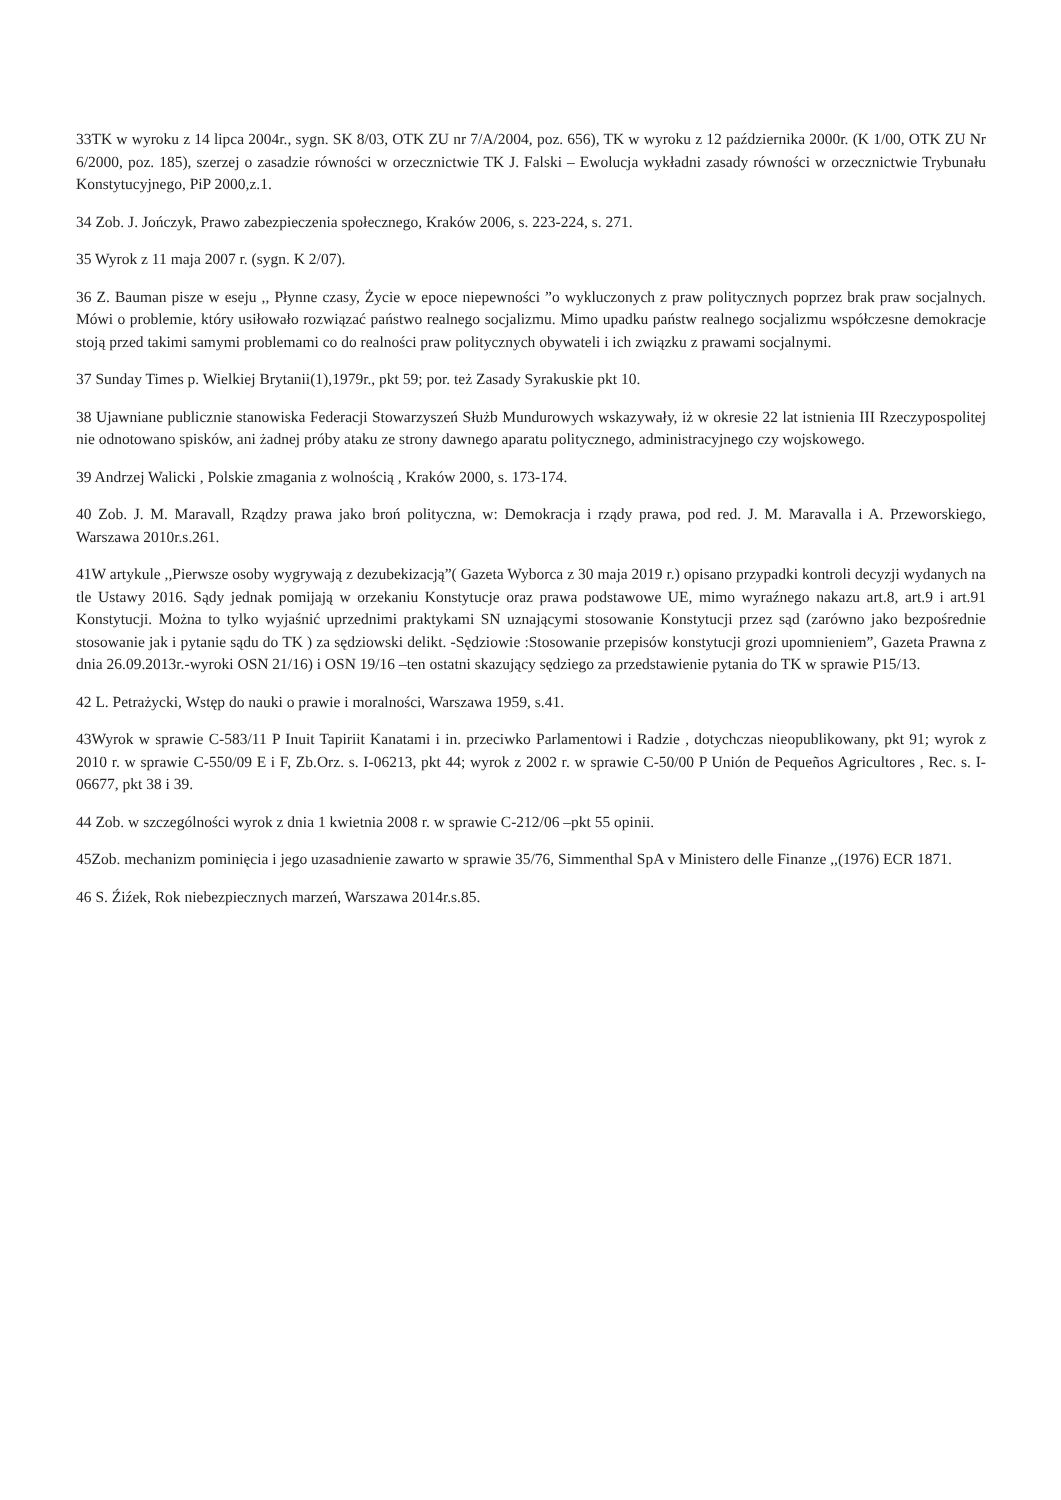33TK w wyroku z 14 lipca 2004r., sygn. SK 8/03, OTK ZU nr 7/A/2004, poz. 656), TK w wyroku z 12 października 2000r. (K 1/00, OTK ZU Nr 6/2000, poz. 185), szerzej o zasadzie równości w orzecznictwie TK J. Falski – Ewolucja wykładni zasady równości w orzecznictwie Trybunału Konstytucyjnego, PiP 2000,z.1.
34 Zob. J. Jończyk, Prawo zabezpieczenia społecznego, Kraków 2006, s. 223-224, s. 271.
35 Wyrok z 11 maja 2007 r. (sygn. K 2/07).
36 Z. Bauman pisze w eseju ,, Płynne czasy, Życie w epoce niepewności ”o wykluczonych z praw politycznych poprzez brak praw socjalnych. Mówi o problemie, który usiłowało rozwiązać państwo realnego socjalizmu. Mimo upadku państw realnego socjalizmu współczesne demokracje stoją przed takimi samymi problemami co do realności praw politycznych obywateli i ich związku z prawami socjalnymi.
37 Sunday Times p. Wielkiej Brytanii(1),1979r., pkt 59; por. też Zasady Syrakuskie pkt 10.
38 Ujawniane publicznie stanowiska Federacji Stowarzyszeń Służb Mundurowych wskazywały, iż w okresie 22 lat istnienia III Rzeczypospolitej nie odnotowano spisków, ani żadnej próby ataku ze strony dawnego aparatu politycznego, administracyjnego czy wojskowego.
39 Andrzej Walicki , Polskie zmagania z wolnością , Kraków 2000, s. 173-174.
40 Zob. J. M. Maravall, Rządzy prawa jako broń polityczna, w: Demokracja i rządy prawa, pod red. J. M. Maravalla i A. Przeworskiego, Warszawa 2010r.s.261.
41W artykule ,,Pierwsze osoby wygrywają z dezubekizacją”( Gazeta Wyborca z 30 maja 2019 r.) opisano przypadki kontroli decyzji wydanych na tle Ustawy 2016. Sądy jednak pomijają w orzekaniu Konstytucje oraz prawa podstawowe UE, mimo wyraźnego nakazu art.8, art.9 i art.91 Konstytucji. Można to tylko wyjaśnić uprzednimi praktykami SN uznającymi stosowanie Konstytucji przez sąd (zarówno jako bezpośrednie stosowanie jak i pytanie sądu do TK ) za sędziowski delikt. -Sędziowie :Stosowanie przepisów konstytucji grozi upomnieniem”, Gazeta Prawna z dnia 26.09.2013r.-wyroki OSN 21/16) i OSN 19/16 –ten ostatni skazujący sędziego za przedstawienie pytania do TK w sprawie P15/13.
42 L. Petrażycki, Wstęp do nauki o prawie i moralności, Warszawa 1959, s.41.
43Wyrok w sprawie C-583/11 P Inuit Tapiriit Kanatami i in. przeciwko Parlamentowi i Radzie , dotychczas nieopublikowany, pkt 91; wyrok z 2010 r. w sprawie C-550/09 E i F, Zb.Orz. s. I-06213, pkt 44; wyrok z 2002 r. w sprawie C-50/00 P Unión de Pequeños Agricultores , Rec. s. I-06677, pkt 38 i 39.
44 Zob. w szczególności wyrok z dnia 1 kwietnia 2008 r. w sprawie C-212/06 –pkt 55 opinii.
45Zob. mechanizm pominięcia i jego uzasadnienie zawarto w sprawie 35/76, Simmenthal SpA v Ministero delle Finanze ,,(1976) ECR 1871.
46 S. Źiźek, Rok niebezpiecznych marzeń, Warszawa 2014r.s.85.